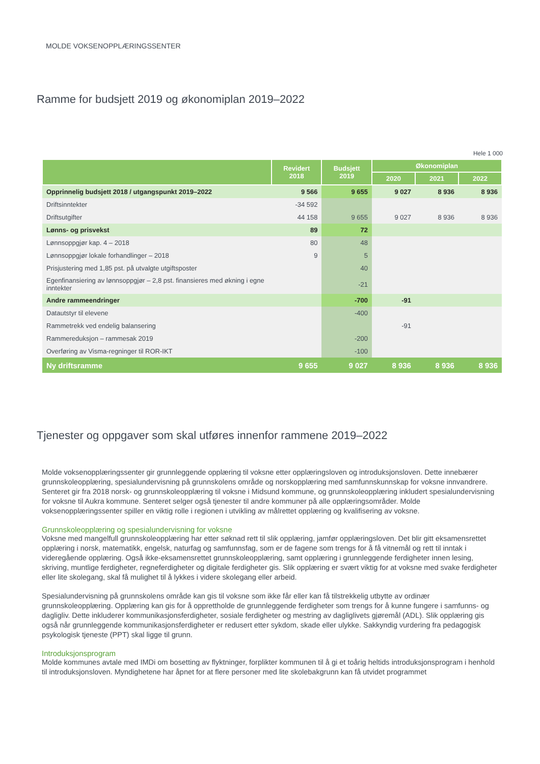MOLDE VOKSENOPPLÆRINGSSENTER
Ramme for budsjett 2019 og økonomiplan 2019–2022
Hele 1 000
| | Revidert 2018 | Budsjett 2019 | Økonomiplan | | |
| --- | --- | --- | --- | --- | --- |
| | | | 2020 | 2021 | 2022 |
| Opprinnelig budsjett 2018 / utgangspunkt 2019–2022 | 9 566 | 9 655 | 9 027 | 8 936 | 8 936 |
| Driftsinntekter | -34 592 | | | | |
| Driftsutgifter | 44 158 | 9 655 | 9 027 | 8 936 | 8 936 |
| Lønns- og prisvekst | 89 | 72 | | | |
| Lønnsoppgjør kap. 4 – 2018 | 80 | 48 | | | |
| Lønnsoppgjør lokale forhandlinger – 2018 | 9 | 5 | | | |
| Prisjustering med 1,85 pst. på utvalgte utgiftsposter | | 40 | | | |
| Egenfinansiering av lønnsoppgjør – 2,8 pst. finansieres med økning i egne inntekter | | -21 | | | |
| Andre rammeendringer | | -700 | -91 | | |
| Datautstyr til elevene | | -400 | | | |
| Rammetrekk ved endelig balansering | | | -91 | | |
| Rammereduksjon – rammesak 2019 | | -200 | | | |
| Overføring av Visma-regninger til ROR-IKT | | -100 | | | |
| Ny driftsramme | 9 655 | 9 027 | 8 936 | 8 936 | 8 936 |
Tjenester og oppgaver som skal utføres innenfor rammene 2019–2022
Molde voksenopplæringssenter gir grunnleggende opplæring til voksne etter opplæringsloven og introduksjonsloven. Dette innebærer grunnskoleopplæring, spesialundervisning på grunnskolens område og norskopplæring med samfunnskunnskap for voksne innvandrere. Senteret gir fra 2018 norsk- og grunnskoleopplæring til voksne i Midsund kommune, og grunnskoleopplæring inkludert spesialundervisning for voksne til Aukra kommune. Senteret selger også tjenester til andre kommuner på alle opplæringsområder. Molde voksenopplæringssenter spiller en viktig rolle i regionen i utvikling av målrettet opplæring og kvalifisering av voksne.
Grunnskoleopplæring og spesialundervisning for voksne
Voksne med mangelfull grunnskoleopplæring har etter søknad rett til slik opplæring, jamfør opplæringsloven. Det blir gitt eksamensrettet opplæring i norsk, matematikk, engelsk, naturfag og samfunnsfag, som er de fagene som trengs for å få vitnemål og rett til inntak i videregående opplæring. Også ikke-eksamensrettet grunnskoleopplæring, samt opplæring i grunnleggende ferdigheter innen lesing, skriving, muntlige ferdigheter, regneferdigheter og digitale ferdigheter gis. Slik opplæring er svært viktig for at voksne med svake ferdigheter eller lite skolegang, skal få mulighet til å lykkes i videre skolegang eller arbeid.
Spesialundervisning på grunnskolens område kan gis til voksne som ikke får eller kan få tilstrekkelig utbytte av ordinær grunnskoleopplæring. Opplæring kan gis for å opprettholde de grunnleggende ferdigheter som trengs for å kunne fungere i samfunns- og dagligliv. Dette inkluderer kommunikasjonsferdigheter, sosiale ferdigheter og mestring av dagliglivets gjøremål (ADL). Slik opplæring gis også når grunnleggende kommunikasjonsferdigheter er redusert etter sykdom, skade eller ulykke. Sakkyndig vurdering fra pedagogisk psykologisk tjeneste (PPT) skal ligge til grunn.
Introduksjonsprogram
Molde kommunes avtale med IMDi om bosetting av flyktninger, forplikter kommunen til å gi et toårig heltids introduksjonsprogram i henhold til introduksjonsloven. Myndighetene har åpnet for at flere personer med lite skolebakgrunn kan få utvidet programmet